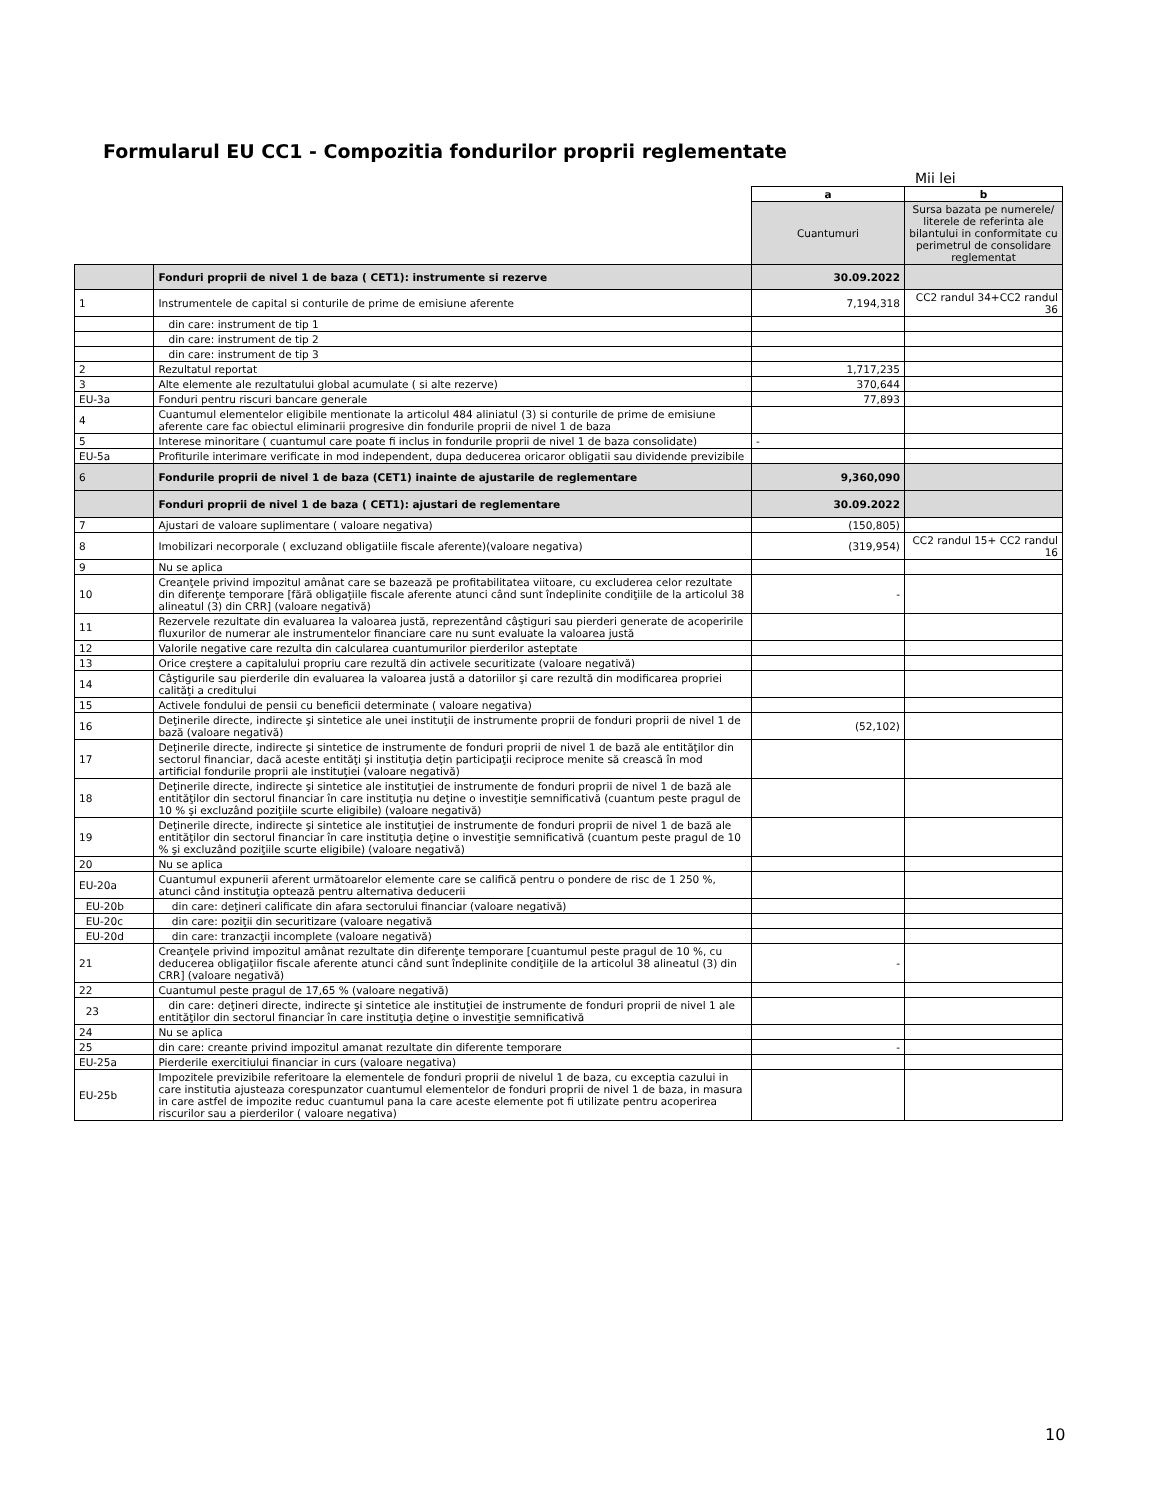Formularul EU CC1 - Compozitia fondurilor proprii reglementate
Mii lei
| | | a | b |
| | | Cuantumuri | Sursa bazata pe numerele/ literele de referinta ale bilantului in conformitate cu perimetrul de consolidare reglementat |
| | Fonduri proprii de nivel 1 de baza ( CET1): instrumente si rezerve | 30.09.2022 | |
| 1 | Instrumentele de capital si conturile de prime de emisiune aferente | 7,194,318 | CC2 randul 34+CC2 randul 36 |
| | din care: instrument de tip 1 | | |
| | din care: instrument de tip 2 | | |
| | din care: instrument de tip 3 | | |
| 2 | Rezultatul reportat | 1,717,235 | |
| 3 | Alte elemente ale rezultatului global acumulate ( si alte rezerve) | 370,644 | |
| EU-3a | Fonduri pentru riscuri bancare generale | 77,893 | |
| 4 | Cuantumul elementelor eligibile mentionate la articolul 484 aliniatul (3) si conturile de prime de emisiune aferente care fac obiectul eliminarii progresive din fondurile proprii de nivel 1 de baza | | |
| 5 | Interese minoritare ( cuantumul care poate fi inclus in fondurile proprii de nivel 1 de baza consolidate) | - | |
| EU-5a | Profiturile interimare verificate in mod independent, dupa deducerea oricaror obligatii sau dividende previzibile | | |
| 6 | Fondurile proprii de nivel 1 de baza (CET1) inainte de ajustarile de reglementare | 9,360,090 | |
| | Fonduri proprii de nivel 1 de baza ( CET1): ajustari de reglementare | 30.09.2022 | |
| 7 | Ajustari de valoare suplimentare ( valoare negativa) | (150,805) | |
| 8 | Imobilizari necorporale ( excluzand obligatiile fiscale aferente)(valoare negativa) | (319,954) | CC2 randul 15+ CC2 randul 16 |
| 9 | Nu se aplica | | |
| 10 | Creanţele privind impozitul amânat care se bazează pe profitabilitatea viitoare, cu excluderea celor rezultate din diferenţe temporare [fără obligaţiile fiscale aferente atunci când sunt îndeplinite condiţiile de la articolul 38 alineatul (3) din CRR] (valoare negativă) | - | |
| 11 | Rezervele rezultate din evaluarea la valoarea justă, reprezentând câştiguri sau pierderi generate de acoperirile fluxurilor de numerar ale instrumentelor financiare care nu sunt evaluate la valoarea justă | | |
| 12 | Valorile negative care rezulta din calcularea cuantumurilor pierderilor asteptate | | |
| 13 | Orice creştere a capitalului propriu care rezultă din activele securitizate (valoare negativă) | | |
| 14 | Câştigurile sau pierderile din evaluarea la valoarea justă a datoriilor şi care rezultă din modificarea propriei calităţi a creditului | | |
| 15 | Activele fondului de pensii cu beneficii determinate ( valoare negativa) | | |
| 16 | Deţinerile directe, indirecte şi sintetice ale unei instituţii de instrumente proprii de fonduri proprii de nivel 1 de bază (valoare negativă) | (52,102) | |
| 17 | Deţinerile directe, indirecte şi sintetice de instrumente de fonduri proprii de nivel 1 de bază ale entităţilor din sectorul financiar, dacă aceste entităţi şi instituţia deţin participaţii reciproce menite să crească în mod artificial fondurile proprii ale instituţiei (valoare negativă) | | |
| 18 | Deţinerile directe, indirecte şi sintetice ale instituţiei de instrumente de fonduri proprii de nivel 1 de bază ale entităţilor din sectorul financiar în care instituţia nu deţine o investiţie semnificativă (cuantum peste pragul de 10 % şi excluzând poziţiile scurte eligibile) (valoare negativă) | | |
| 19 | Deţinerile directe, indirecte şi sintetice ale instituţiei de instrumente de fonduri proprii de nivel 1 de bază ale entităţilor din sectorul financiar în care instituţia deţine o investiţie semnificativă (cuantum peste pragul de 10 % şi excluzând poziţiile scurte eligibile) (valoare negativă) | | |
| 20 | Nu se aplica | | |
| EU-20a | Cuantumul expunerii aferent următoarelor elemente care se califică pentru o pondere de risc de 1 250 %, atunci când instituţia optează pentru alternativa deducerii | | |
| EU-20b | din care: deţineri calificate din afara sectorului financiar (valoare negativă) | | |
| EU-20c | din care: poziţii din securitizare (valoare negativă | | |
| EU-20d | din care: tranzacţii incomplete (valoare negativă) | | |
| 21 | Creanţele privind impozitul amânat rezultate din diferenţe temporare [cuantumul peste pragul de 10 %, cu deducerea obligaţiilor fiscale aferente atunci când sunt îndeplinite condiţiile de la articolul 38 alineatul (3) din CRR] (valoare negativă) | - | |
| 22 | Cuantumul peste pragul de 17,65 % (valoare negativă) | | |
| 23 | din care: deţineri directe, indirecte şi sintetice ale instituţiei de instrumente de fonduri proprii de nivel 1 ale entităţilor din sectorul financiar în care instituţia deţine o investiţie semnificativă | | |
| 24 | Nu se aplica | | |
| 25 | din care: creante privind impozitul amanat rezultate din diferente temporare | - | |
| EU-25a | Pierderile exercitiului financiar in curs (valoare negativa) | | |
| EU-25b | Impozitele previzibile referitoare la elementele de fonduri proprii de nivelul 1 de baza, cu exceptia cazului in care institutia ajusteaza corespunzator cuantumul elementelor de fonduri proprii de nivel 1 de baza, in masura in care astfel de impozite reduc cuantumul pana la care aceste elemente pot fi utilizate pentru acoperirea riscurilor sau a pierderilor ( valoare negativa) | | |
10